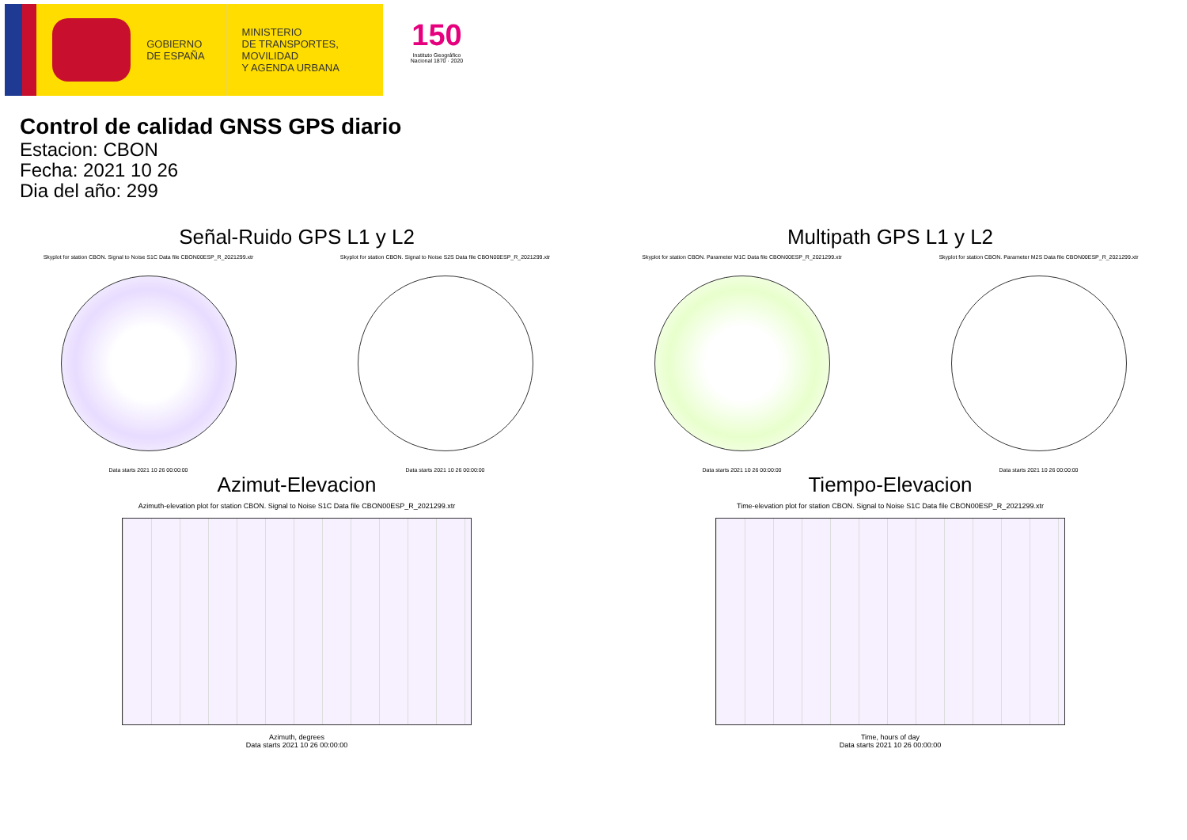GOBIERNO
DE ESPAÑA
MINISTERIO
DE TRANSPORTES, MOVILIDAD
Y AGENDA URBANA
150
Instituto Geográfico Nacional 1870 · 2020
Control de calidad GNSS GPS diario
Estacion: CBON
Fecha: 2021 10 26
Dia del año: 299
Señal-Ruido GPS L1 y L2
Skyplot for station CBON. Signal to Noise S1C Data file CBON00ESP_R_2021299.xtr
Data starts 2021 10 26 00:00:00
Skyplot for station CBON. Signal to Noise S2S Data file CBON00ESP_R_2021299.xtr
Data starts 2021 10 26 00:00:00
Multipath GPS L1 y L2
Skyplot for station CBON. Parameter M1C Data file CBON00ESP_R_2021299.xtr
Data starts 2021 10 26 00:00:00
Skyplot for station CBON. Parameter M2S Data file CBON00ESP_R_2021299.xtr
Data starts 2021 10 26 00:00:00
Azimut-Elevacion
Azimuth-elevation plot for station CBON. Signal to Noise S1C Data file CBON00ESP_R_2021299.xtr
Azimuth, degrees
Data starts 2021 10 26 00:00:00
Tiempo-Elevacion
Time-elevation plot for station CBON. Signal to Noise S1C Data file CBON00ESP_R_2021299.xtr
Time, hours of day
Data starts 2021 10 26 00:00:00